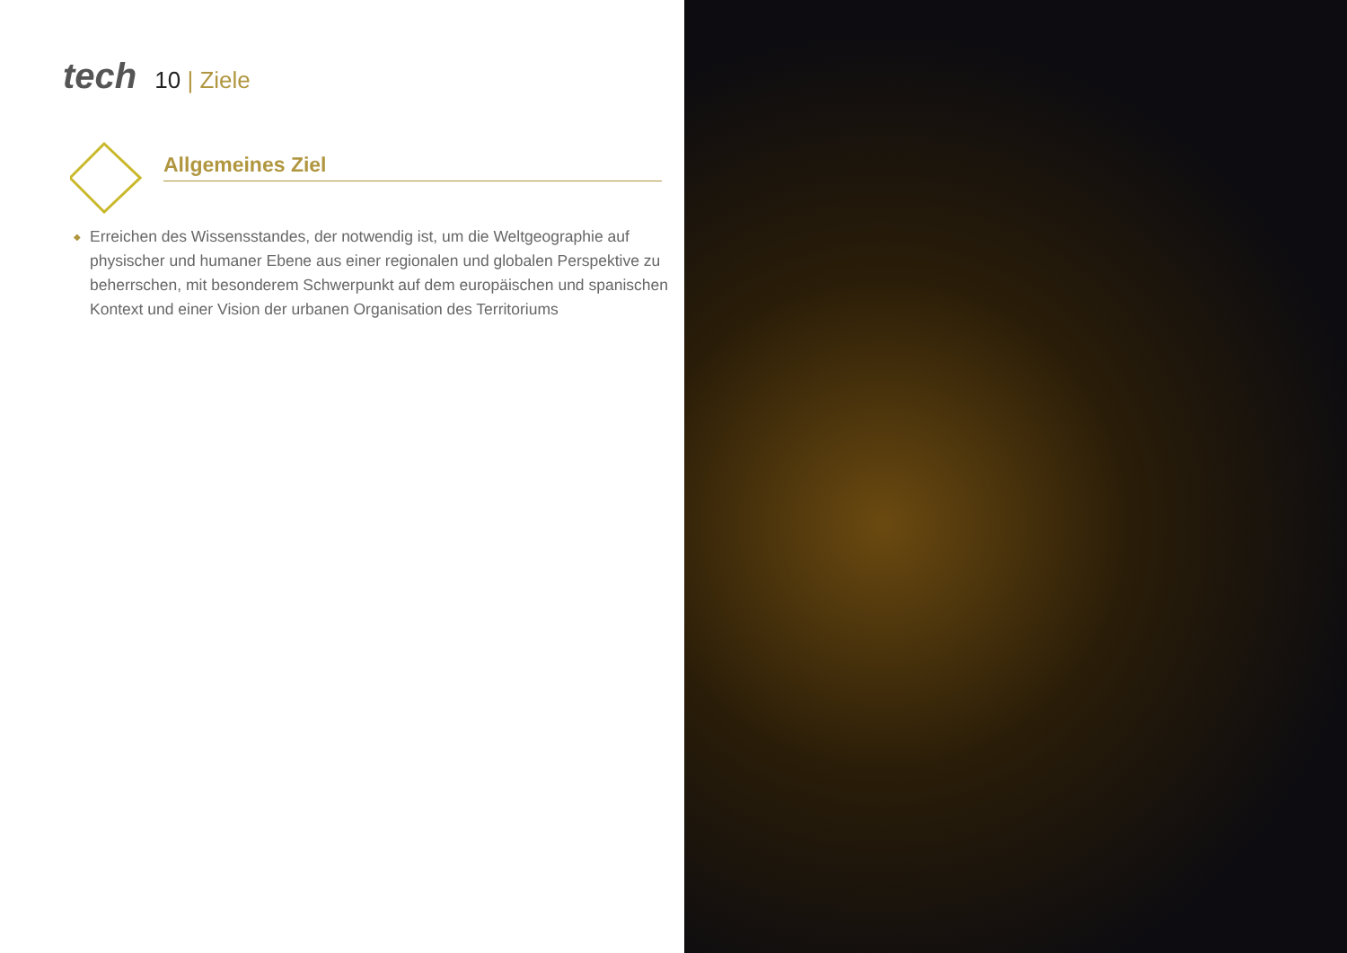tech
10 | Ziele
Allgemeines Ziel
◆ Erreichen des Wissensstandes, der notwendig ist, um die Weltgeographie auf physischer und humaner Ebene aus einer regionalen und globalen Perspektive zu beherrschen, mit besonderem Schwerpunkt auf dem europäischen und spanischen Kontext und einer Vision der urbanen Organisation des Territoriums